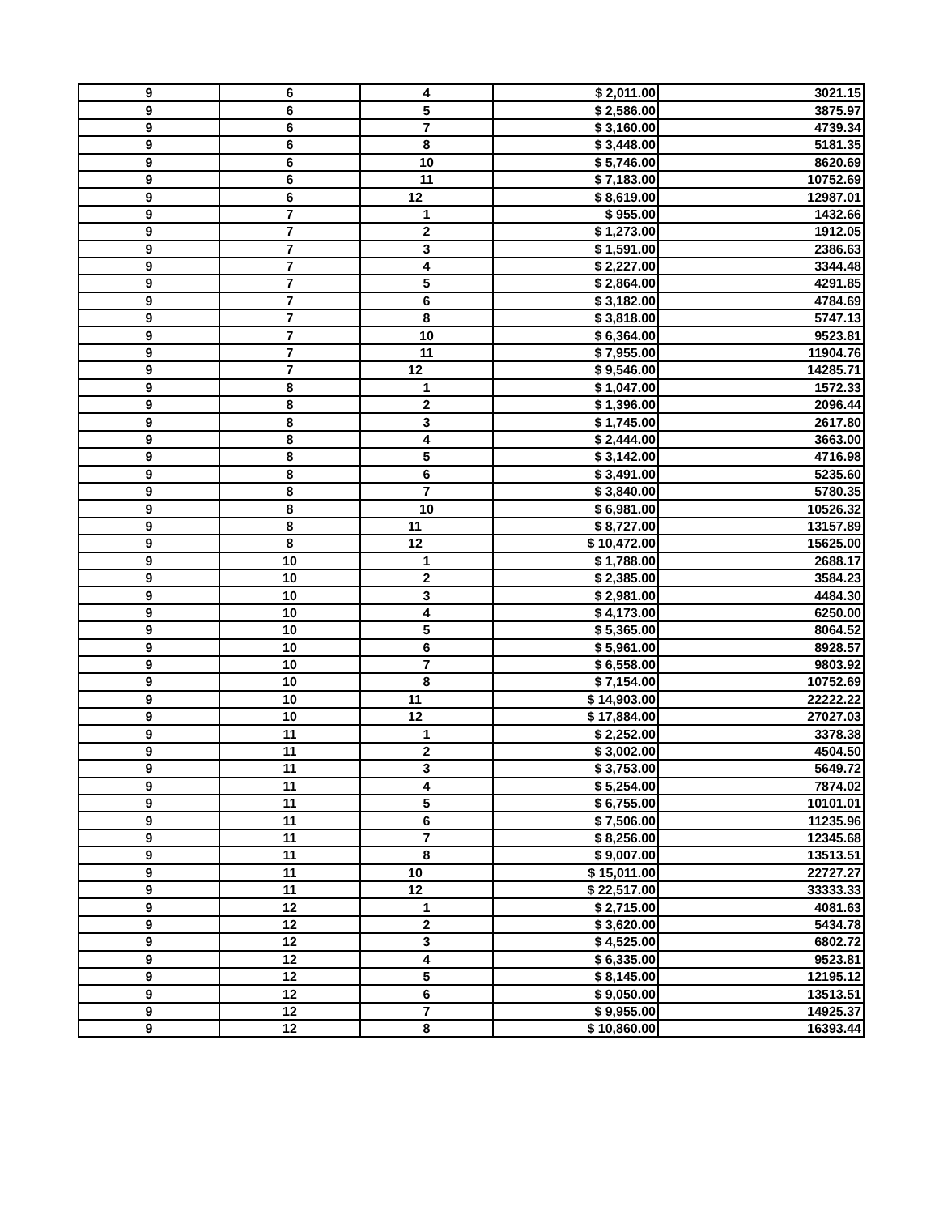| 9 | 6 | 4 | $ 2,011.00 | 3021.15 |
| 9 | 6 | 5 | $ 2,586.00 | 3875.97 |
| 9 | 6 | 7 | $ 3,160.00 | 4739.34 |
| 9 | 6 | 8 | $ 3,448.00 | 5181.35 |
| 9 | 6 | 10 | $ 5,746.00 | 8620.69 |
| 9 | 6 | 11 | $ 7,183.00 | 10752.69 |
| 9 | 6 | 12 | $ 8,619.00 | 12987.01 |
| 9 | 7 | 1 | $ 955.00 | 1432.66 |
| 9 | 7 | 2 | $ 1,273.00 | 1912.05 |
| 9 | 7 | 3 | $ 1,591.00 | 2386.63 |
| 9 | 7 | 4 | $ 2,227.00 | 3344.48 |
| 9 | 7 | 5 | $ 2,864.00 | 4291.85 |
| 9 | 7 | 6 | $ 3,182.00 | 4784.69 |
| 9 | 7 | 8 | $ 3,818.00 | 5747.13 |
| 9 | 7 | 10 | $ 6,364.00 | 9523.81 |
| 9 | 7 | 11 | $ 7,955.00 | 11904.76 |
| 9 | 7 | 12 | $ 9,546.00 | 14285.71 |
| 9 | 8 | 1 | $ 1,047.00 | 1572.33 |
| 9 | 8 | 2 | $ 1,396.00 | 2096.44 |
| 9 | 8 | 3 | $ 1,745.00 | 2617.80 |
| 9 | 8 | 4 | $ 2,444.00 | 3663.00 |
| 9 | 8 | 5 | $ 3,142.00 | 4716.98 |
| 9 | 8 | 6 | $ 3,491.00 | 5235.60 |
| 9 | 8 | 7 | $ 3,840.00 | 5780.35 |
| 9 | 8 | 10 | $ 6,981.00 | 10526.32 |
| 9 | 8 | 11 | $ 8,727.00 | 13157.89 |
| 9 | 8 | 12 | $ 10,472.00 | 15625.00 |
| 9 | 10 | 1 | $ 1,788.00 | 2688.17 |
| 9 | 10 | 2 | $ 2,385.00 | 3584.23 |
| 9 | 10 | 3 | $ 2,981.00 | 4484.30 |
| 9 | 10 | 4 | $ 4,173.00 | 6250.00 |
| 9 | 10 | 5 | $ 5,365.00 | 8064.52 |
| 9 | 10 | 6 | $ 5,961.00 | 8928.57 |
| 9 | 10 | 7 | $ 6,558.00 | 9803.92 |
| 9 | 10 | 8 | $ 7,154.00 | 10752.69 |
| 9 | 10 | 11 | $ 14,903.00 | 22222.22 |
| 9 | 10 | 12 | $ 17,884.00 | 27027.03 |
| 9 | 11 | 1 | $ 2,252.00 | 3378.38 |
| 9 | 11 | 2 | $ 3,002.00 | 4504.50 |
| 9 | 11 | 3 | $ 3,753.00 | 5649.72 |
| 9 | 11 | 4 | $ 5,254.00 | 7874.02 |
| 9 | 11 | 5 | $ 6,755.00 | 10101.01 |
| 9 | 11 | 6 | $ 7,506.00 | 11235.96 |
| 9 | 11 | 7 | $ 8,256.00 | 12345.68 |
| 9 | 11 | 8 | $ 9,007.00 | 13513.51 |
| 9 | 11 | 10 | $ 15,011.00 | 22727.27 |
| 9 | 11 | 12 | $ 22,517.00 | 33333.33 |
| 9 | 12 | 1 | $ 2,715.00 | 4081.63 |
| 9 | 12 | 2 | $ 3,620.00 | 5434.78 |
| 9 | 12 | 3 | $ 4,525.00 | 6802.72 |
| 9 | 12 | 4 | $ 6,335.00 | 9523.81 |
| 9 | 12 | 5 | $ 8,145.00 | 12195.12 |
| 9 | 12 | 6 | $ 9,050.00 | 13513.51 |
| 9 | 12 | 7 | $ 9,955.00 | 14925.37 |
| 9 | 12 | 8 | $ 10,860.00 | 16393.44 |